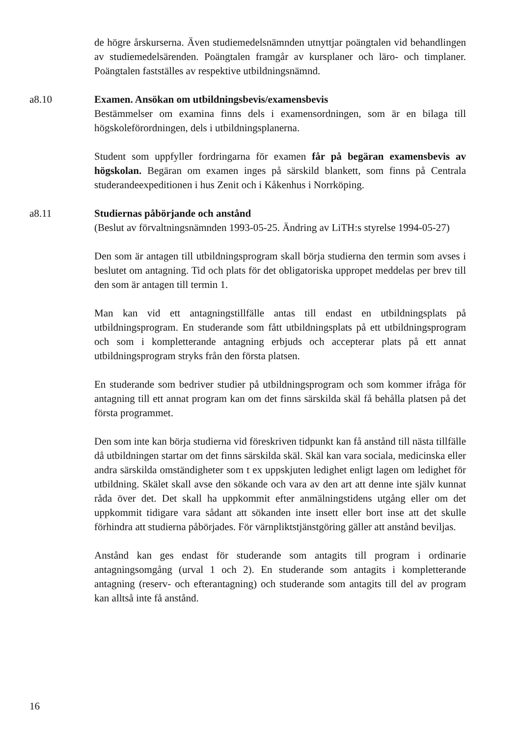de högre årskurserna. Även studiemedelsnämnden utnyttjar poängtalen vid behandlingen av studiemedelsärenden. Poängtalen framgår av kursplaner och läro- och timplaner. Poängtalen fastställes av respektive utbildningsnämnd.
a8.10 Examen. Ansökan om utbildningsbevis/examensbevis
Bestämmelser om examina finns dels i examensordningen, som är en bilaga till högskoleförordningen, dels i utbildningsplanerna.
Student som uppfyller fordringarna för examen får på begäran examensbevis av högskolan. Begäran om examen inges på särskild blankett, som finns på Centrala studerandeexpeditionen i hus Zenit och i Kåkenhus i Norrköping.
a8.11 Studiernas påbörjande och anstånd
(Beslut av förvaltningsnämnden 1993-05-25. Ändring av LiTH:s styrelse 1994-05-27)
Den som är antagen till utbildningsprogram skall börja studierna den termin som avses i beslutet om antagning. Tid och plats för det obligatoriska uppropet meddelas per brev till den som är antagen till termin 1.
Man kan vid ett antagningstillfälle antas till endast en utbildningsplats på utbildningsprogram. En studerande som fått utbildningsplats på ett utbildningsprogram och som i kompletterande antagning erbjuds och accepterar plats på ett annat utbildningsprogram stryks från den första platsen.
En studerande som bedriver studier på utbildningsprogram och som kommer ifråga för antagning till ett annat program kan om det finns särskilda skäl få behålla platsen på det första programmet.
Den som inte kan börja studierna vid föreskriven tidpunkt kan få anstånd till nästa tillfälle då utbildningen startar om det finns särskilda skäl. Skäl kan vara sociala, medicinska eller andra särskilda omständigheter som t ex uppskjuten ledighet enligt lagen om ledighet för utbildning. Skälet skall avse den sökande och vara av den art att denne inte själv kunnat råda över det. Det skall ha uppkommit efter anmälningstidens utgång eller om det uppkommit tidigare vara sådant att sökanden inte insett eller bort inse att det skulle förhindra att studierna påbörjades. För värnpliktstjänstgöring gäller att anstånd beviljas.
Anstånd kan ges endast för studerande som antagits till program i ordinarie antagningsomgång (urval 1 och 2). En studerande som antagits i kompletterande antagning (reserv- och efterantagning) och studerande som antagits till del av program kan alltså inte få anstånd.
16